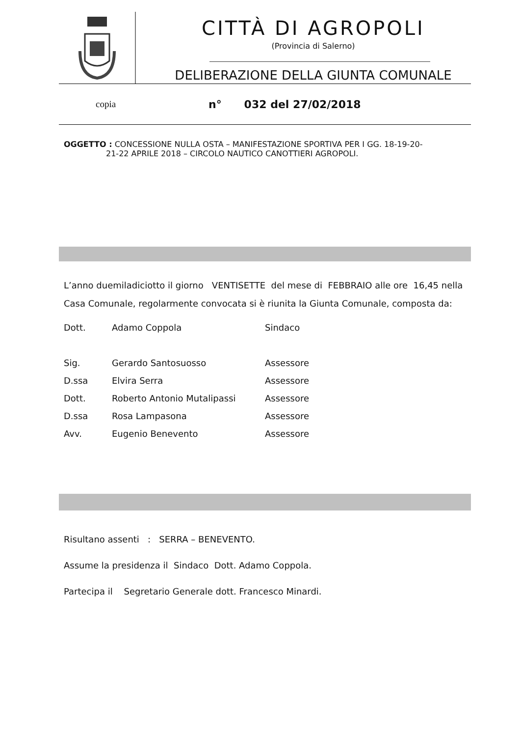CITTÀ DI AGROPOLI
(Provincia di Salerno)
DELIBERAZIONE DELLA GIUNTA COMUNALE
copia n° 032 del 27/02/2018
OGGETTO : CONCESSIONE NULLA OSTA – MANIFESTAZIONE SPORTIVA PER I GG. 18-19-20-
21-22 APRILE 2018 – CIRCOLO NAUTICO CANOTTIERI AGROPOLI.
L’anno duemiladiciotto il giorno VENTISETTE del mese di FEBBRAIO alle ore 16,45 nella Casa Comunale, regolarmente convocata si è riunita la Giunta Comunale, composta da:
| Dott. | Adamo Coppola | Sindaco |
| Sig. | Gerardo Santosuosso | Assessore |
| D.ssa | Elvira Serra | Assessore |
| Dott. | Roberto Antonio Mutalipassi | Assessore |
| D.ssa | Rosa Lampasona | Assessore |
| Avv. | Eugenio Benevento | Assessore |
Risultano assenti : SERRA – BENEVENTO.
Assume la presidenza il Sindaco Dott. Adamo Coppola.
Partecipa il Segretario Generale dott. Francesco Minardi.